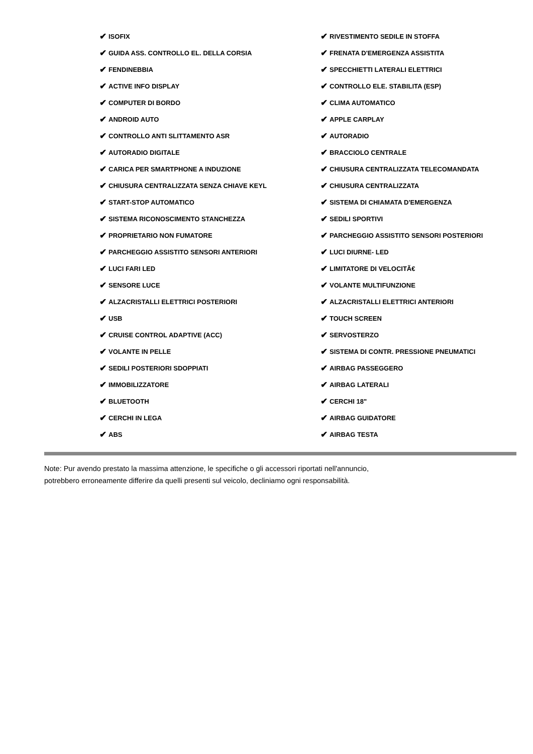✔ ISOFIX
✔ RIVESTIMENTO SEDILE IN STOFFA
✔ GUIDA ASS. CONTROLLO EL. DELLA CORSIA
✔ FRENATA D'EMERGENZA ASSISTITA
✔ FENDINEBBIA
✔ SPECCHIETTI LATERALI ELETTRICI
✔ ACTIVE INFO DISPLAY
✔ CONTROLLO ELE. STABILITA (ESP)
✔ COMPUTER DI BORDO
✔ CLIMA AUTOMATICO
✔ ANDROID AUTO
✔ APPLE CARPLAY
✔ CONTROLLO ANTI SLITTAMENTO ASR
✔ AUTORADIO
✔ AUTORADIO DIGITALE
✔ BRACCIOLO CENTRALE
✔ CARICA PER SMARTPHONE A INDUZIONE
✔ CHIUSURA CENTRALIZZATA TELECOMANDATA
✔ CHIUSURA CENTRALIZZATA SENZA CHIAVE KEYL
✔ CHIUSURA CENTRALIZZATA
✔ START-STOP AUTOMATICO
✔ SISTEMA DI CHIAMATA D'EMERGENZA
✔ SISTEMA RICONOSCIMENTO STANCHEZZA
✔ SEDILI SPORTIVI
✔ PROPRIETARIO NON FUMATORE
✔ PARCHEGGIO ASSISTITO SENSORI POSTERIORI
✔ PARCHEGGIO ASSISTITO SENSORI ANTERIORI
✔ LUCI DIURNE- LED
✔ LUCI FARI LED
✔ LIMITATORE DI VELOCITÃ€
✔ SENSORE LUCE
✔ VOLANTE MULTIFUNZIONE
✔ ALZACRISTALLI ELETTRICI POSTERIORI
✔ ALZACRISTALLI ELETTRICI ANTERIORI
✔ USB
✔ TOUCH SCREEN
✔ CRUISE CONTROL ADAPTIVE (ACC)
✔ SERVOSTERZO
✔ VOLANTE IN PELLE
✔ SISTEMA DI CONTR. PRESSIONE PNEUMATICI
✔ SEDILI POSTERIORI SDOPPIATI
✔ AIRBAG PASSEGGERO
✔ IMMOBILIZZATORE
✔ AIRBAG LATERALI
✔ BLUETOOTH
✔ CERCHI 18"
✔ CERCHI IN LEGA
✔ AIRBAG GUIDATORE
✔ ABS
✔ AIRBAG TESTA
Note: Pur avendo prestato la massima attenzione, le specifiche o gli accessori riportati nell'annuncio,
potrebbero erroneamente differire da quelli presenti sul veicolo, decliniamo ogni responsabilità.